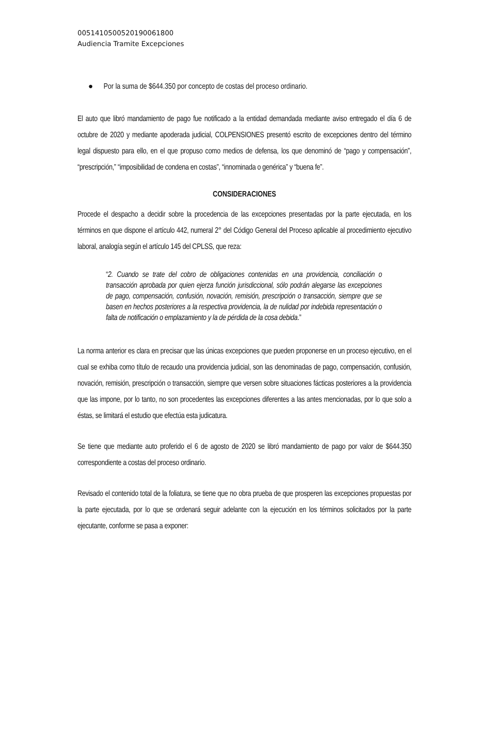00514105005201900618​00
Audiencia Tramite Excepciones
● Por la suma de $644.350 por concepto de costas del proceso ordinario.
El auto que libró mandamiento de pago fue notificado a la entidad demandada mediante aviso entregado el día 6 de octubre de 2020 y mediante apoderada judicial, COLPENSIONES presentó escrito de excepciones dentro del término legal dispuesto para ello, en el que propuso como medios de defensa, los que denominó de “pago y compensación”, “prescripción,” “imposibilidad de condena en costas”, “innominada o genérica” y “buena fe”.
CONSIDERACIONES
Procede el despacho a decidir sobre la procedencia de las excepciones presentadas por la parte ejecutada, en los términos en que dispone el artículo 442, numeral 2° del Código General del Proceso aplicable al procedimiento ejecutivo laboral, analogía según el artículo 145 del CPLSS, que reza:
“2. Cuando se trate del cobro de obligaciones contenidas en una providencia, conciliación o transacción aprobada por quien ejerza función jurisdiccional, sólo podrán alegarse las excepciones de pago, compensación, confusión, novación, remisión, prescripción o transacción, siempre que se basen en hechos posteriores a la respectiva providencia, la de nulidad por indebida representación o falta de notificación o emplazamiento y la de pérdida de la cosa debida.”
La norma anterior es clara en precisar que las únicas excepciones que pueden proponerse en un proceso ejecutivo, en el cual se exhiba como título de recaudo una providencia judicial, son las denominadas de pago, compensación, confusión, novación, remisión, prescripción o transacción, siempre que versen sobre situaciones fácticas posteriores a la providencia que las impone, por lo tanto, no son procedentes las excepciones diferentes a las antes mencionadas, por lo que solo a éstas, se limitará el estudio que efectúa esta judicatura.
Se tiene que mediante auto proferido el 6 de agosto de 2020 se libró mandamiento de pago por valor de $644.350 correspondiente a costas del proceso ordinario.
Revisado el contenido total de la foliatura, se tiene que no obra prueba de que prosperen las excepciones propuestas por la parte ejecutada, por lo que se ordenará seguir adelante con la ejecución en los términos solicitados por la parte ejecutante, conforme se pasa a exponer: